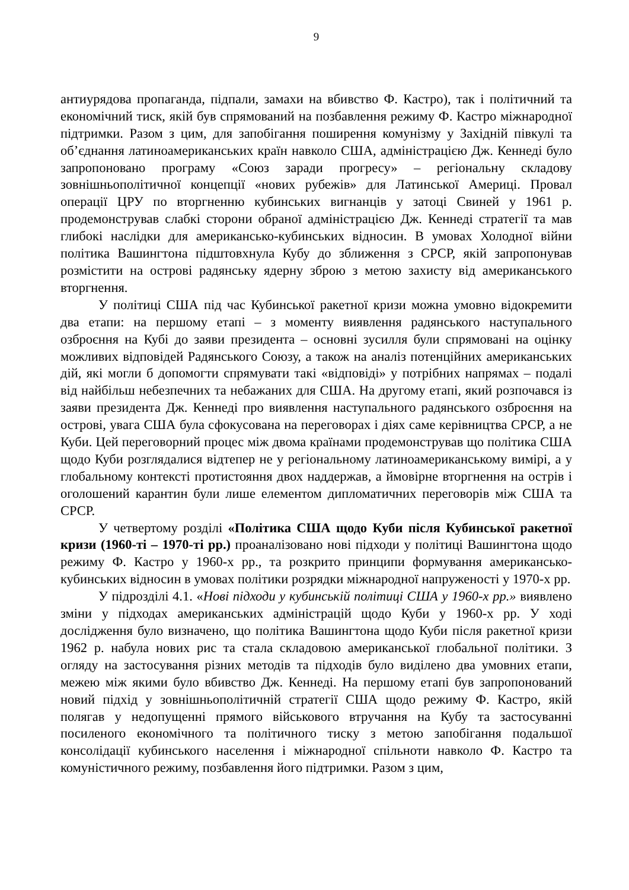9
антиурядова пропаганда, підпали, замахи на вбивство Ф. Кастро), так і політичний та економічний тиск, якій був спрямований на позбавлення режиму Ф. Кастро міжнародної підтримки. Разом з цим, для запобігання поширення комунізму у Західній півкулі та об’єднання латиноамериканських країн навколо США, адміністрацією Дж. Кеннеді було запропоновано програму «Союз заради прогресу» – регіональну складову зовнішньополітичної концепції «нових рубежів» для Латинської Америці. Провал операції ЦРУ по вторгненню кубинських вигнанців у затоці Свиней у 1961 р. продемонстрував слабкі сторони обраної адміністрацією Дж. Кеннеді стратегії та мав глибокі наслідки для американсько-кубинських відносин. В умовах Холодної війни політика Вашингтона підштовхнула Кубу до зближення з СРСР, якій запропонував розмістити на острові радянську ядерну зброю з метою захисту від американського вторгнення.
У політиці США під час Кубинської ракетної кризи можна умовно відокремити два етапи: на першому етапі – з моменту виявлення радянського наступального озброєння на Кубі до заяви президента – основні зусилля були спрямовані на оцінку можливих відповідей Радянського Союзу, а також на аналіз потенційних американських дій, які могли б допомогти спрямувати такі «відповіді» у потрібних напрямах – подалі від найбільш небезпечних та небажаних для США. На другому етапі, який розпочався із заяви президента Дж. Кеннеді про виявлення наступального радянського озброєння на острові, увага США була сфокусована на переговорах і діях саме керівництва СРСР, а не Куби. Цей переговорний процес між двома країнами продемонстрував що політика США щодо Куби розглядалися відтепер не у регіональному латиноамериканському вимірі, а у глобальному контексті протистояння двох наддержав, а ймовірне вторгнення на острів і оголошений карантин були лише елементом дипломатичних переговорів між США та СРСР.
У четвертому розділі «Політика США щодо Куби після Кубинської ракетної кризи (1960-ті – 1970-ті рр.) проаналізовано нові підходи у політиці Вашингтона щодо режиму Ф. Кастро у 1960-х рр., та розкрито принципи формування американсько-кубинських відносин в умовах політики розрядки міжнародної напруженості у 1970-х рр.
У підрозділі 4.1. «Нові підходи у кубинській політиці США у 1960-х рр.» виявлено зміни у підходах американських адміністрацій щодо Куби у 1960-х рр. У ході дослідження було визначено, що політика Вашингтона щодо Куби після ракетної кризи 1962 р. набула нових рис та стала складовою американської глобальної політики. З огляду на застосування різних методів та підходів було виділено два умовних етапи, межею між якими було вбивство Дж. Кеннеді. На першому етапі був запропонований новий підхід у зовнішньополітичній стратегії США щодо режиму Ф. Кастро, якій полягав у недопущенні прямого військового втручання на Кубу та застосуванні посиленого економічного та політичного тиску з метою запобігання подальшої консолідації кубинського населення і міжнародної спільноти навколо Ф. Кастро та комуністичного режиму, позбавлення його підтримки. Разом з цим,